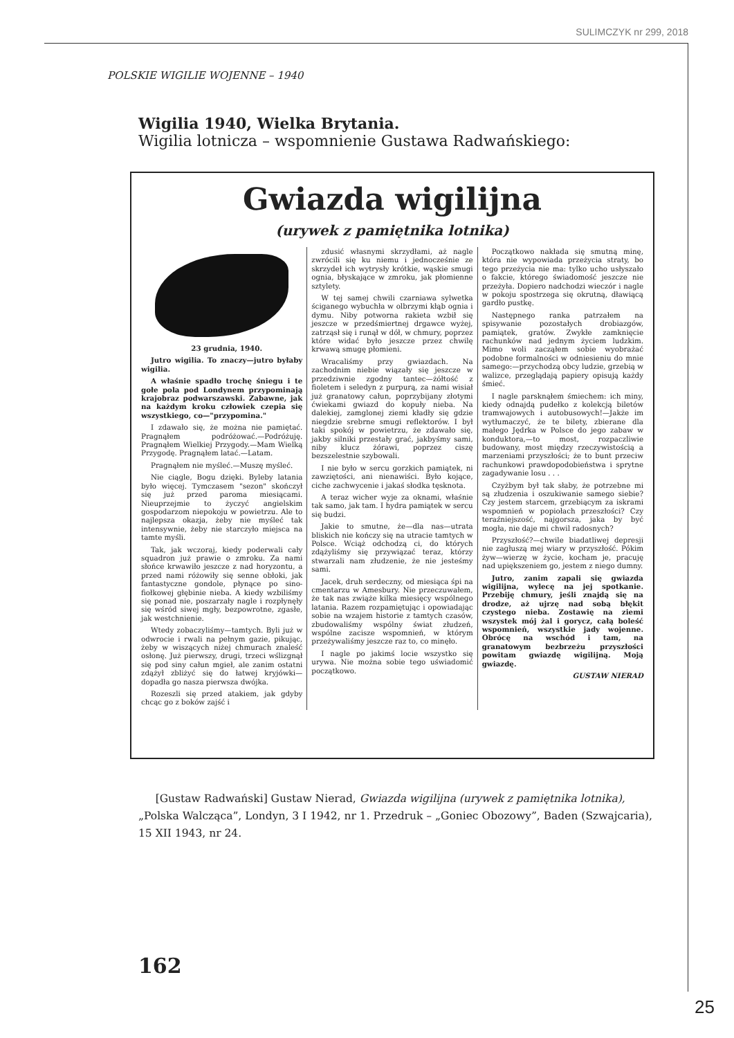SULIMCZYK nr 299, 2018
POLSKIE WIGILIE WOJENNE – 1940
Wigilia 1940, Wielka Brytania.
Wigilia lotnicza – wspomnienie Gustawa Radwańskiego:
Gwiazda wigilijna
(urywek z pamiętnika lotnika)
23 grudnia, 1940.
Jutro wigilia. To znaczy—jutro byłaby wigilia.
A właśnie spadło trochę śniegu i te gołe pola pod Londynem przypominają krajobraz podwarszawski. Zabawne, jak na każdym kroku człowiek czepia się wszystkiego, co—"przypomina."
I zdawało się, że można nie pamiętać. Pragnąłem podróżować.—Podróżuję. Pragnąłem Wielkiej Przygody.—Mam Wielką Przygodę. Pragnąłem latać.—Latam.
Pragnąłem nie myśleć.—Muszę myśleć.
Nie ciągle, Bogu dzięki. Byleby latania było więcej. Tymczasem "sezon" skończył się już przed paroma miesiącami. Nieuprzejmie to życzyć angielskim gospodarzom niepokoju w powietrzu. Ale to najlepsza okazja, żeby nie myśleć tak intensywnie, żeby nie starczyło miejsca na tamte myśli.
Tak, jak wczoraj, kiedy poderwali cały squadron już prawie o zmroku. Za nami słońce krwawiło jeszcze z nad horyzontu, a przed nami różowiły się senne obłoki, jak fantastyczne gondole, płynące po sino-fiołkowej głębinie nieba. A kiedy wzbiliśmy się ponad nie, poszarzały nagle i rozpłynęły się wśród siwej mgły, bezpowrotne, zgasłe, jak westchnienie.
Wtedy zobaczyliśmy—tamtych. Byli już w odwrocie i rwali na pełnym gazie, pikując, żeby w wiszących niżej chmurach znaleść osłonę. Już pierwszy, drugi, trzeci wślizgnął się pod siny całun mgieł, ale zanim ostatni zdążył zbliżyć się do łatwej kryjówki—dopadła go nasza pierwsza dwójka.
Rozeszli się przed atakiem, jak gdyby chcąc go z boków zajść i
zdusić własnymi skrzydłami, aż nagle zwrócili się ku niemu i jednocześnie ze skrzydeł ich wytrysły krótkie, wąskie smugi ognia, błyskające w zmroku, jak płomienne sztylety.
W tej samej chwili czarniawa sylwetka ściganego wybuchła w olbrzymi kłąb ognia i dymu. Niby potworna rakieta wzbił się jeszcze w przedśmiertnej drgawce wyżej, zatrząsł się i runął w dół, w chmury, poprzez które widać było jeszcze przez chwilę krwawą smugę płomieni.
Wracaliśmy przy gwiazdach. Na zachodnim niebie wiązały się jeszcze w przedziwnie zgodny tantec—żółtość z fioletem i seledyn z purpurą, za nami wisiał już granatowy całun, poprzybijany złotymi ćwiekami gwiazd do kopuły nieba. Na dalekiej, zamglonej ziemi kładły się gdzie niegdzie srebrne smugi reflektorów. I był taki spokój w powietrzu, że zdawało się, jakby silniki przestały grać, jakbyśmy sami, niby klucz żórawi, poprzez ciszę bezszelestnie szybowali.
I nie było w sercu gorzkich pamiątek, ni zawziętości, ani nienawiści. Było kojące, ciche zachwycenie i jakaś słodka tęsknota.
A teraz wicher wyje za oknami, właśnie tak samo, jak tam. I hydra pamiątek w sercu się budzi.
Jakie to smutne, że—dla nas—utrata bliskich nie kończy się na utracie tamtych w Polsce. Wciąż odchodzą ci, do których zdążyliśmy się przywiązać teraz, którzy stwarzali nam złudzenie, że nie jesteśmy sami.
Jacek, druh serdeczny, od miesiąca śpi na cmentarzu w Amesbury. Nie przeczuwałem, że tak nas zwiąże kilka miesięcy wspólnego latania. Razem rozpamiętując i opowiadając sobie na wzajem historie z tamtych czasów, zbudowaliśmy wspólny świat złudzeń, wspólne zacisze wspomnień, w którym przeżywaliśmy jeszcze raz to, co minęło.
I nagle po jakimś locie wszystko się urywa. Nie można sobie tego uświadomić początkowo.
Początkowo nakłada się smutną minę, która nie wypowiada przeżycia straty, bo tego przeżycia nie ma: tylko ucho usłyszało o fakcie, którego świadomość jeszcze nie przeżyła. Dopiero nadchodzi wieczór i nagle w pokoju spostrzega się okrutną, dławiącą gardło pustkę.
Następnego ranka patrzałem na spisywanie pozostałych drobiazgów, pamiątek, gratów. Zwykłe zamknięcie rachunków nad jednym życiem ludzkim. Mimo woli zacząłem sobie wyobrażać podobne formalności w odniesieniu do mnie samego:—przychodzą obcy ludzie, grzebią w walizce, przeglądają papiery opisują każdy śmieć.
I nagle parsknąłem śmiechem: ich miny, kiedy odnajdą pudełko z kolekcją biletów tramwajowych i autobusowych!—Jakże im wytłumaczyć, że te bilety, zbierane dla małego Jędrka w Polsce do jego zabaw w konduktora,—to most, rozpaczliwie budowany, most między rzeczywistością a marzeniami przyszłości; że to bunt przeciw rachunkowi prawdopodobieństwa i sprytne zagadywanie losu . . .
Czyżbym był tak słaby, że potrzebne mi są złudzenia i oszukiwanie samego siebie? Czy jestem starcem, grzebiącym za iskrami wspomnień w popiołach przeszłości? Czy teraźniejszość, najgorsza, jaka by być mogła, nie daje mi chwil radosnych?
Przyszłość?—chwile biadatliwej depresji nie zagłuszą mej wiary w przyszłość. Pókim żyw—wierzę w życie, kocham je, pracuję nad upiększeniem go, jestem z niego dumny.
Jutro, zanim zapali się gwiazda wigilijna, wylecę na jej spotkanie. Przebiję chmury, jeśli znajdą się na drodze, aż ujrzę nad sobą błękit czystego nieba. Zostawię na ziemi wszystek mój żal i gorycz, całą boleść wspomnień, wszystkie jady wojenne. Obrócę na wschód i tam, na granatowym bezbrzeżu przyszłości powitam gwiazdę wigilijną. Moją gwiazdę.
GUSTAW NIERAD
[Gustaw Radwański] Gustaw Nierad, Gwiazda wigilijna (urywek z pamiętnika lotnika), „Polska Walcząca”, Londyn, 3 I 1942, nr 1. Przedruk – „Goniec Obozowy”, Baden (Szwajcaria), 15 XII 1943, nr 24.
162
25